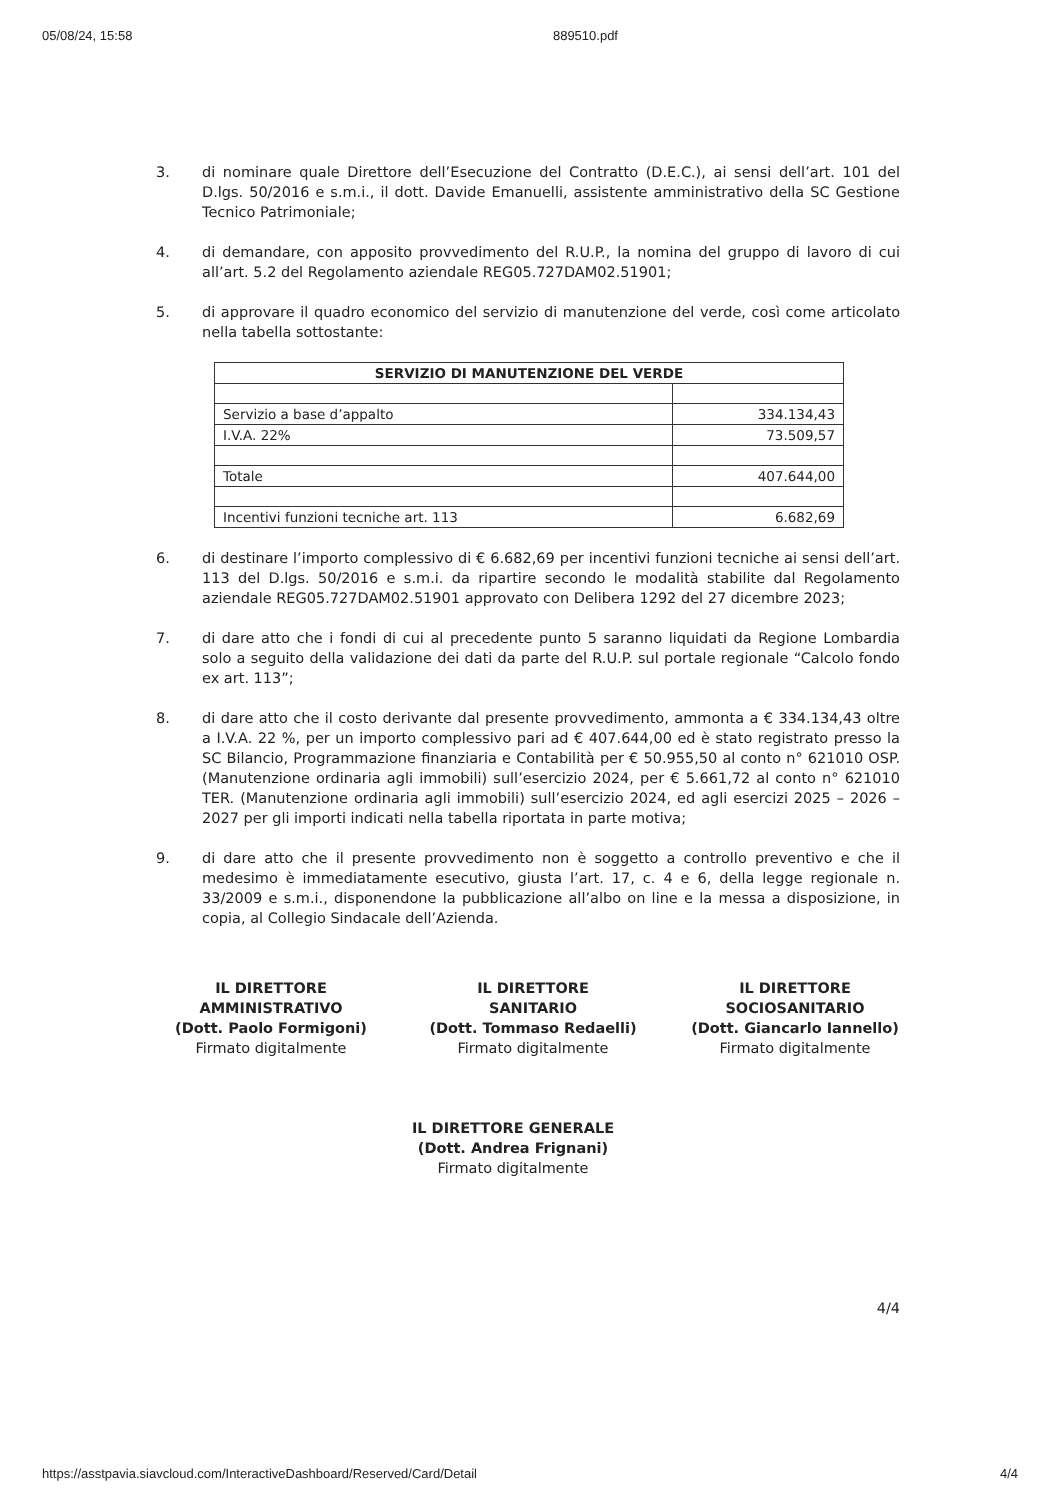05/08/24, 15:58 889510.pdf
3. di nominare quale Direttore dell’Esecuzione del Contratto (D.E.C.), ai sensi dell’art. 101 del D.lgs. 50/2016 e s.m.i., il dott. Davide Emanuelli, assistente amministrativo della SC Gestione Tecnico Patrimoniale;
4. di demandare, con apposito provvedimento del R.U.P., la nomina del gruppo di lavoro di cui all’art. 5.2 del Regolamento aziendale REG05.727DAM02.51901;
5. di approvare il quadro economico del servizio di manutenzione del verde, così come articolato nella tabella sottostante:
| SERVIZIO DI MANUTENZIONE DEL VERDE | |
| --- | --- |
| Servizio a base d’appalto | 334.134,43 |
| I.V.A. 22% | 73.509,57 |
| Totale | 407.644,00 |
| Incentivi funzioni tecniche art. 113 | 6.682,69 |
6. di destinare l’importo complessivo di € 6.682,69 per incentivi funzioni tecniche ai sensi dell’art. 113 del D.lgs. 50/2016 e s.m.i. da ripartire secondo le modalità stabilite dal Regolamento aziendale REG05.727DAM02.51901 approvato con Delibera 1292 del 27 dicembre 2023;
7. di dare atto che i fondi di cui al precedente punto 5 saranno liquidati da Regione Lombardia solo a seguito della validazione dei dati da parte del R.U.P. sul portale regionale “Calcolo fondo ex art. 113”;
8. di dare atto che il costo derivante dal presente provvedimento, ammonta a € 334.134,43 oltre a I.V.A. 22 %, per un importo complessivo pari ad € 407.644,00 ed è stato registrato presso la SC Bilancio, Programmazione finanziaria e Contabilità per € 50.955,50 al conto n° 621010 OSP. (Manutenzione ordinaria agli immobili) sull’esercizio 2024, per € 5.661,72 al conto n° 621010 TER. (Manutenzione ordinaria agli immobili) sull’esercizio 2024, ed agli esercizi 2025 – 2026 – 2027 per gli importi indicati nella tabella riportata in parte motiva;
9. di dare atto che il presente provvedimento non è soggetto a controllo preventivo e che il medesimo è immediatamente esecutivo, giusta l’art. 17, c. 4 e 6, della legge regionale n. 33/2009 e s.m.i., disponendone la pubblicazione all’albo on line e la messa a disposizione, in copia, al Collegio Sindacale dell’Azienda.
IL DIRETTORE
AMMINISTRATIVO
(Dott. Paolo Formigoni)
Firmato digitalmente
IL DIRETTORE
SANITARIO
(Dott. Tommaso Redaelli)
Firmato digitalmente
IL DIRETTORE
SOCIOSANITARIO
(Dott. Giancarlo Iannello)
Firmato digitalmente
IL DIRETTORE GENERALE
(Dott. Andrea Frignani)
Firmato digitalmente
4/4
https://asstpavia.siavcloud.com/InteractiveDashboard/Reserved/Card/Detail 4/4